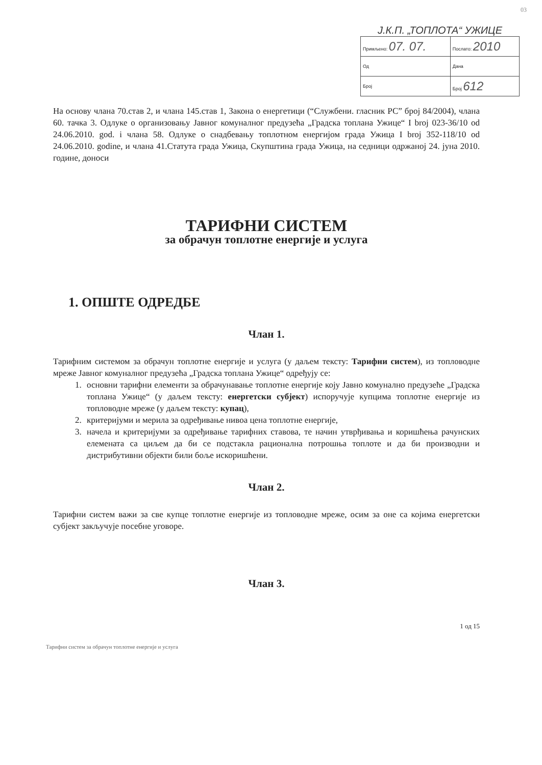03
Ј.К.П. „ТОПЛОТА“ УЖИЦЕ
| Примљено: 07. 07. | Послато: 2010 |
| Од | Дана |
| Број | Број 612 |
На основу члана 70.став 2, и члана 145.став 1, Закона о енергетици (“Службени. гласник РС” број 84/2004), члана 60. тачка 3. Одлуке о организовању Јавног комуналног предузећа „Градска топлана Ужице“ I broj 023-36/10 od 24.06.2010. god. i члана 58. Одлуке о снадбевању топлотном енергијом града Ужица I broj 352-118/10 od 24.06.2010. godine, и члана 41.Статута града Ужица, Скупштина града Ужица, на седници одржаној 24. јуна 2010. године, доноси
ТАРИФНИ СИСТЕМ
за обрачун топлотне енергије и услуга
1. ОПШТЕ ОДРЕДБЕ
Члан 1.
Тарифним системом за обрачун топлотне енергије и услуга (у даљем тексту: Тарифни систем), из топловодне мреже Јавног комуналног предузећа „Градска топлана Ужице“ одређују се:
1. основни тарифни елементи за обрачунавање топлотне енергије коју Јавно комунално предузеће „Градска топлана Ужице“ (у даљем тексту: енергетски субјект) испоручује купцима топлотне енергије из топловодне мреже (у даљем тексту: купац),
2. критеријуми и мерила за одређивање нивоа цена топлотне енергије,
3. начела и критеријуми за одређивање тарифних ставова, те начин утврђивања и коришћења рачунских елемената са циљем да би се подстакла рационална потрошња топлоте и да би производни и дистрибутивни објекти били боље искоришћени.
Члан 2.
Тарифни систем важи за све купце топлотне енергије из топловодне мреже, осим за оне са којима енергетски субјект закључује посебне уговоре.
Члан 3.
1 од 15
Тарифни систем за обрачун топлотне енергије и услуга